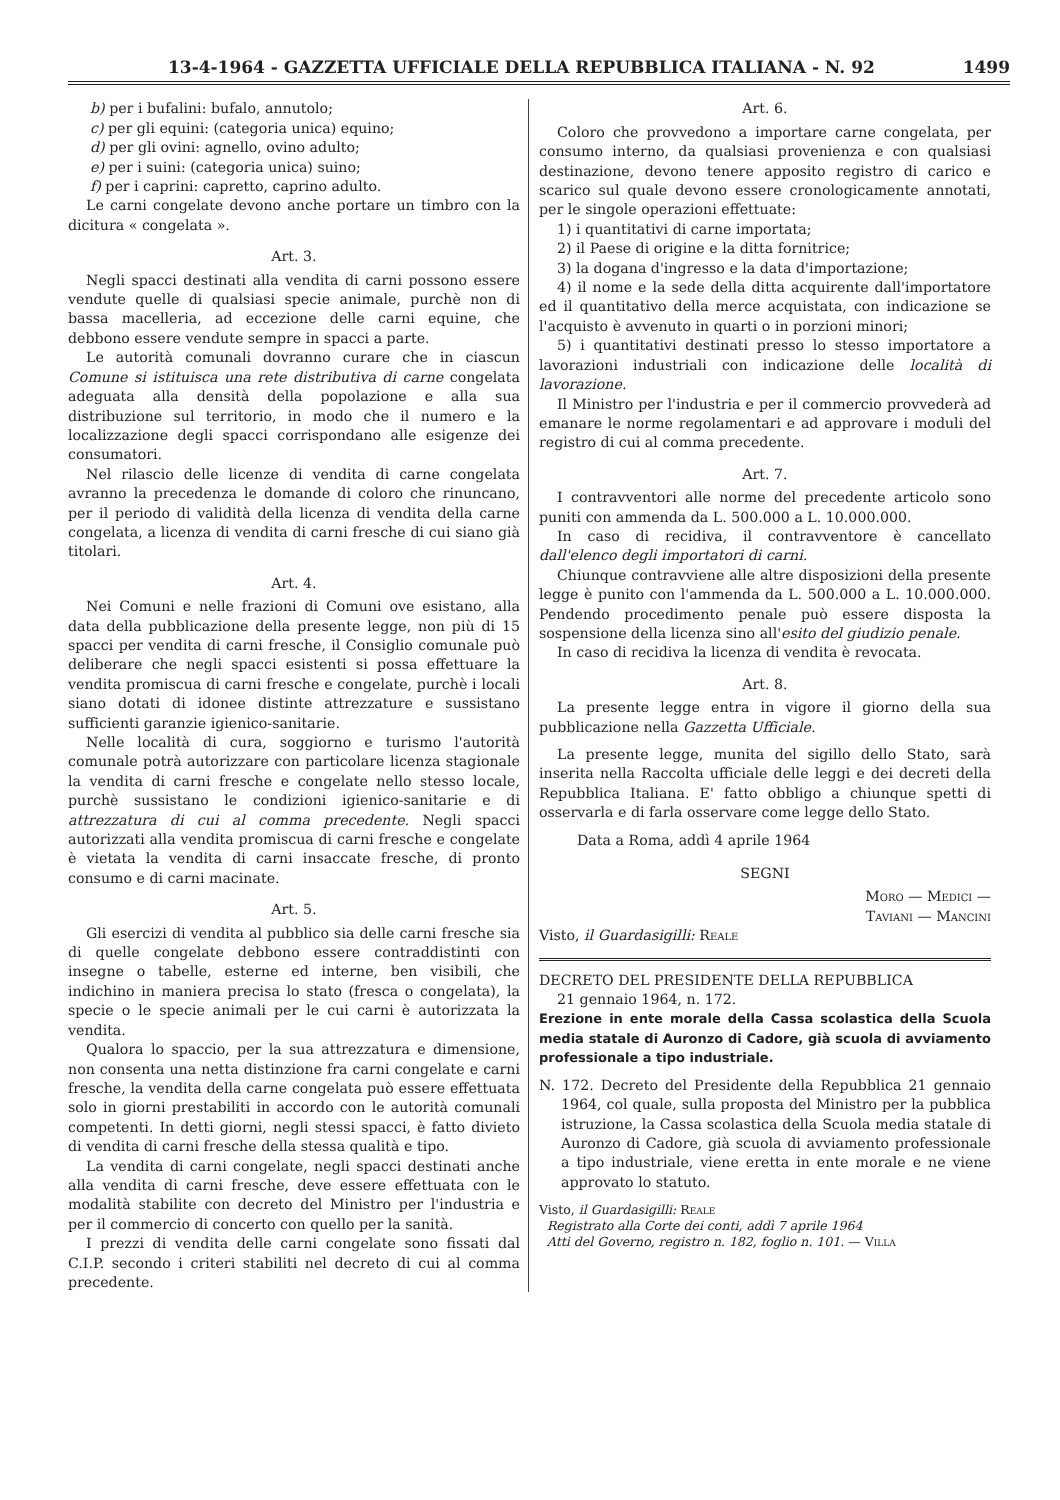13-4-1964 - GAZZETTA UFFICIALE DELLA REPUBBLICA ITALIANA - N. 92 1499
b) per i bufalini: bufalo, annutolo;
c) per gli equini: (categoria unica) equino;
d) per gli ovini: agnello, ovino adulto;
e) per i suini: (categoria unica) suino;
f) per i caprini: capretto, caprino adulto.
Le carni congelate devono anche portare un timbro con la dicitura « congelata ».
Art. 3.
Negli spacci destinati alla vendita di carni possono essere vendute quelle di qualsiasi specie animale, purchè non di bassa macelleria, ad eccezione delle carni equine, che debbono essere vendute sempre in spacci a parte.
Le autorità comunali dovranno curare che in ciascun Comune si istituisca una rete distributiva di carne congelata adeguata alla densità della popolazione e alla sua distribuzione sul territorio, in modo che il numero e la localizzazione degli spacci corrispondano alle esigenze dei consumatori.
Nel rilascio delle licenze di vendita di carne congelata avranno la precedenza le domande di coloro che rinuncano, per il periodo di validità della licenza di vendita della carne congelata, a licenza di vendita di carni fresche di cui siano già titolari.
Art. 4.
Nei Comuni e nelle frazioni di Comuni ove esistano, alla data della pubblicazione della presente legge, non più di 15 spacci per vendita di carni fresche, il Consiglio comunale può deliberare che negli spacci esistenti si possa effettuare la vendita promiscua di carni fresche e congelate, purchè i locali siano dotati di idonee distinte attrezzature e sussistano sufficienti garanzie igienico-sanitarie.
Nelle località di cura, soggiorno e turismo l'autorità comunale potrà autorizzare con particolare licenza stagionale la vendita di carni fresche e congelate nello stesso locale, purchè sussistano le condizioni igienico-sanitarie e di attrezzatura di cui al comma precedente. Negli spacci autorizzati alla vendita promiscua di carni fresche e congelate è vietata la vendita di carni insaccate fresche, di pronto consumo e di carni macinate.
Art. 5.
Gli esercizi di vendita al pubblico sia delle carni fresche sia di quelle congelate debbono essere contraddistinti con insegne o tabelle, esterne ed interne, ben visibili, che indichino in maniera precisa lo stato (fresca o congelata), la specie o le specie animali per le cui carni è autorizzata la vendita.
Qualora lo spaccio, per la sua attrezzatura e dimensione, non consenta una netta distinzione fra carni congelate e carni fresche, la vendita della carne congelata può essere effettuata solo in giorni prestabiliti in accordo con le autorità comunali competenti. In detti giorni, negli stessi spacci, è fatto divieto di vendita di carni fresche della stessa qualità e tipo.
La vendita di carni congelate, negli spacci destinati anche alla vendita di carni fresche, deve essere effettuata con le modalità stabilite con decreto del Ministro per l'industria e per il commercio di concerto con quello per la sanità.
I prezzi di vendita delle carni congelate sono fissati dal C.I.P. secondo i criteri stabiliti nel decreto di cui al comma precedente.
Art. 6.
Coloro che provvedono a importare carne congelata, per consumo interno, da qualsiasi provenienza e con qualsiasi destinazione, devono tenere apposito registro di carico e scarico sul quale devono essere cronologicamente annotati, per le singole operazioni effettuate:
1) i quantitativi di carne importata;
2) il Paese di origine e la ditta fornitrice;
3) la dogana d'ingresso e la data d'importazione;
4) il nome e la sede della ditta acquirente dall'importatore ed il quantitativo della merce acquistata, con indicazione se l'acquisto è avvenuto in quarti o in porzioni minori;
5) i quantitativi destinati presso lo stesso importatore a lavorazioni industriali con indicazione delle località di lavorazione.
Il Ministro per l'industria e per il commercio provvederà ad emanare le norme regolamentari e ad approvare i moduli del registro di cui al comma precedente.
Art. 7.
I contravventori alle norme del precedente articolo sono puniti con ammenda da L. 500.000 a L. 10.000.000.
In caso di recidiva, il contravventore è cancellato dall'elenco degli importatori di carni.
Chiunque contravviene alle altre disposizioni della presente legge è punito con l'ammenda da L. 500.000 a L. 10.000.000. Pendendo procedimento penale può essere disposta la sospensione della licenza sino all'esito del giudizio penale.
In caso di recidiva la licenza di vendita è revocata.
Art. 8.
La presente legge entra in vigore il giorno della sua pubblicazione nella Gazzetta Ufficiale.
La presente legge, munita del sigillo dello Stato, sarà inserita nella Raccolta ufficiale delle leggi e dei decreti della Repubblica Italiana. E' fatto obbligo a chiunque spetti di osservarla e di farla osservare come legge dello Stato.
Data a Roma, addì 4 aprile 1964
SEGNI
Moro — Medici —
Taviani — Mancini
Visto, il Guardasigilli: Reale
DECRETO DEL PRESIDENTE DELLA REPUBBLICA
21 gennaio 1964, n. 172.
Erezione in ente morale della Cassa scolastica della Scuola media statale di Auronzo di Cadore, già scuola di avviamento professionale a tipo industriale.
N. 172. Decreto del Presidente della Repubblica 21 gennaio 1964, col quale, sulla proposta del Ministro per la pubblica istruzione, la Cassa scolastica della Scuola media statale di Auronzo di Cadore, già scuola di avviamento professionale a tipo industriale, viene eretta in ente morale e ne viene approvato lo statuto.
Visto, il Guardasigilli: Reale
Registrato alla Corte dei conti, addì 7 aprile 1964
Atti del Governo, registro n. 182, foglio n. 101. — Villa